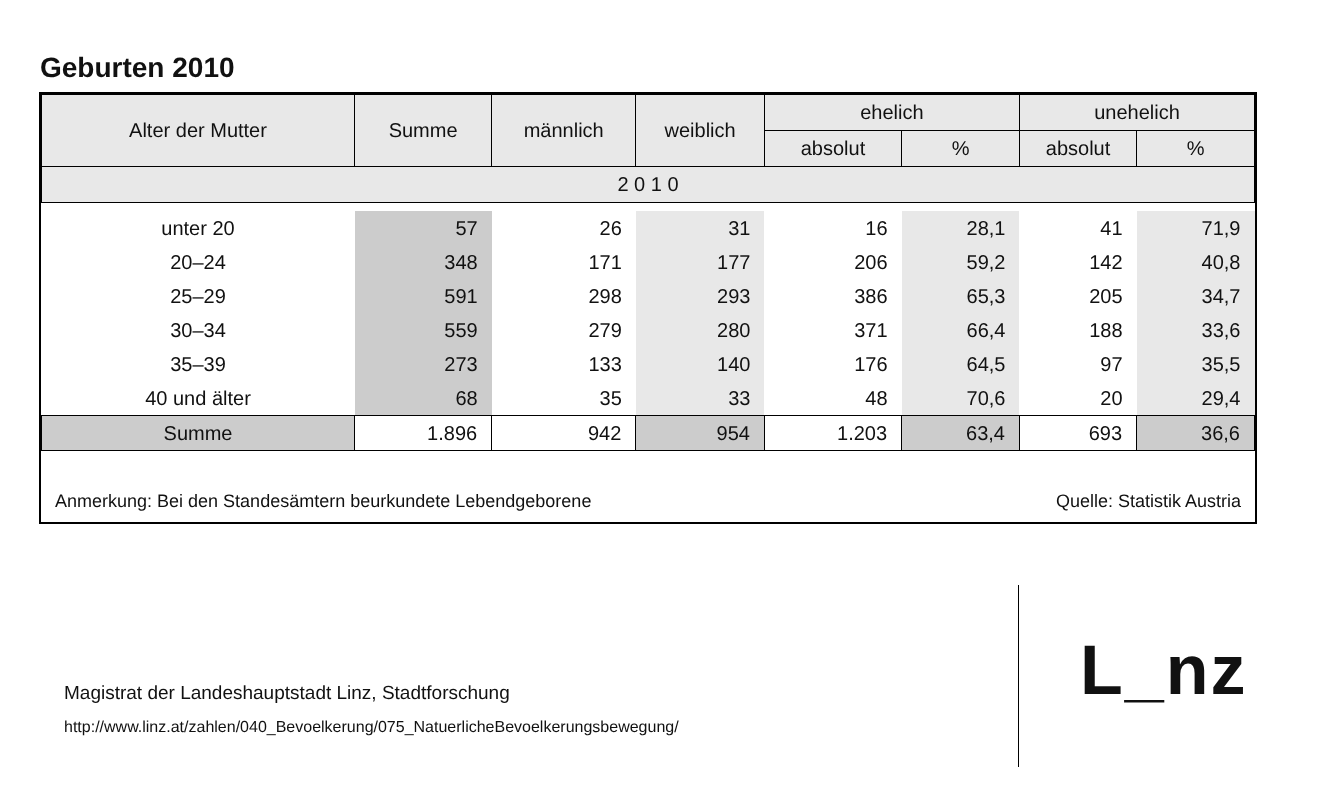Geburten 2010
| Alter der Mutter | Summe | männlich | weiblich | ehelich | | unehelich | |
| --- | --- | --- | --- | --- | --- | --- | --- |
| | | | | absolut | % | absolut | % |
| 2 0 1 0 | | | | | | | |
| unter 20 | 57 | 26 | 31 | 16 | 28,1 | 41 | 71,9 |
| 20–24 | 348 | 171 | 177 | 206 | 59,2 | 142 | 40,8 |
| 25–29 | 591 | 298 | 293 | 386 | 65,3 | 205 | 34,7 |
| 30–34 | 559 | 279 | 280 | 371 | 66,4 | 188 | 33,6 |
| 35–39 | 273 | 133 | 140 | 176 | 64,5 | 97 | 35,5 |
| 40 und älter | 68 | 35 | 33 | 48 | 70,6 | 20 | 29,4 |
| Summe | 1.896 | 942 | 954 | 1.203 | 63,4 | 693 | 36,6 |
Anmerkung: Bei den Standesämtern beurkundete Lebendgeborene Quelle: Statistik Austria
Magistrat der Landeshauptstadt Linz, Stadtforschung
http://www.linz.at/zahlen/040_Bevoelkerung/075_NatuerlicheBevoelkerungsbewegung/
L_nz